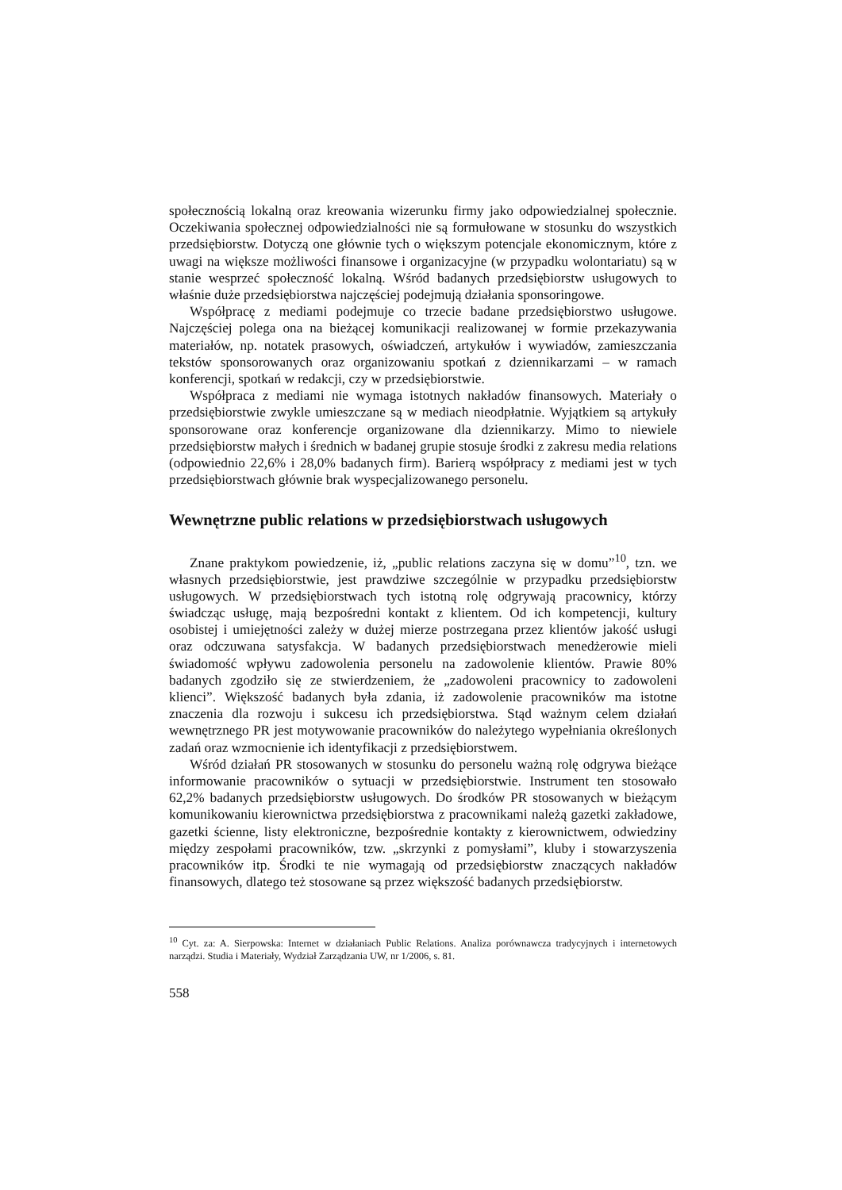społecznością lokalną oraz kreowania wizerunku firmy jako odpowiedzialnej społecznie. Oczekiwania społecznej odpowiedzialności nie są formułowane w stosunku do wszystkich przedsiębiorstw. Dotyczą one głównie tych o większym potencjale ekonomicznym, które z uwagi na większe możliwości finansowe i organizacyjne (w przypadku wolontariatu) są w stanie wesprzeć społeczność lokalną. Wśród badanych przedsiębiorstw usługowych to właśnie duże przedsiębiorstwa najczęściej podejmują działania sponsoringowe.
Współpracę z mediami podejmuje co trzecie badane przedsiębiorstwo usługowe. Najczęściej polega ona na bieżącej komunikacji realizowanej w formie przekazywania materiałów, np. notatek prasowych, oświadczeń, artykułów i wywiadów, zamieszczania tekstów sponsorowanych oraz organizowaniu spotkań z dziennikarzami – w ramach konferencji, spotkań w redakcji, czy w przedsiębiorstwie.
Współpraca z mediami nie wymaga istotnych nakładów finansowych. Materiały o przedsiębiorstwie zwykle umieszczane są w mediach nieodpłatnie. Wyjątkiem są artykuły sponsorowane oraz konferencje organizowane dla dziennikarzy. Mimo to niewiele przedsiębiorstw małych i średnich w badanej grupie stosuje środki z zakresu media relations (odpowiednio 22,6% i 28,0% badanych firm). Barierą współpracy z mediami jest w tych przedsiębiorstwach głównie brak wyspecjalizowanego personelu.
Wewnętrzne public relations w przedsiębiorstwach usługowych
Znane praktykom powiedzenie, iż, „public relations zaczyna się w domu”<sup>10</sup>, tzn. we własnych przedsiębiorstwie, jest prawdziwe szczególnie w przypadku przedsiębiorstw usługowych. W przedsiębiorstwach tych istotną rolę odgrywają pracownicy, którzy świadcząc usługę, mają bezpośredni kontakt z klientem. Od ich kompetencji, kultury osobistej i umiejętności zależy w dużej mierze postrzegana przez klientów jakość usługi oraz odczuwana satysfakcja. W badanych przedsiębiorstwach menedżerowie mieli świadomość wpływu zadowolenia personelu na zadowolenie klientów. Prawie 80% badanych zgodziło się ze stwierdzeniem, że „zadowoleni pracownicy to zadowoleni klienci”. Większość badanych była zdania, iż zadowolenie pracowników ma istotne znaczenia dla rozwoju i sukcesu ich przedsiębiorstwa. Stąd ważnym celem działań wewnętrznego PR jest motywowanie pracowników do należytego wypełniania określonych zadań oraz wzmocnienie ich identyfikacji z przedsiębiorstwem.
Wśród działań PR stosowanych w stosunku do personelu ważną rolę odgrywa bieżące informowanie pracowników o sytuacji w przedsiębiorstwie. Instrument ten stosowało 62,2% badanych przedsiębiorstw usługowych. Do środków PR stosowanych w bieżącym komunikowaniu kierownictwa przedsiębiorstwa z pracownikami należą gazetki zakładowe, gazetki ścienne, listy elektroniczne, bezpośrednie kontakty z kierownictwem, odwiedziny między zespołami pracowników, tzw. „skrzynki z pomysłami”, kluby i stowarzyszenia pracowników itp. Środki te nie wymagają od przedsiębiorstw znaczących nakładów finansowych, dlatego też stosowane są przez większość badanych przedsiębiorstw.
<sup>10</sup> Cyt. za: A. Sierpowska: Internet w działaniach Public Relations. Analiza porównawcza tradycyjnych i internetowych narządzi. Studia i Materiały, Wydział Zarządzania UW, nr 1/2006, s. 81.
558